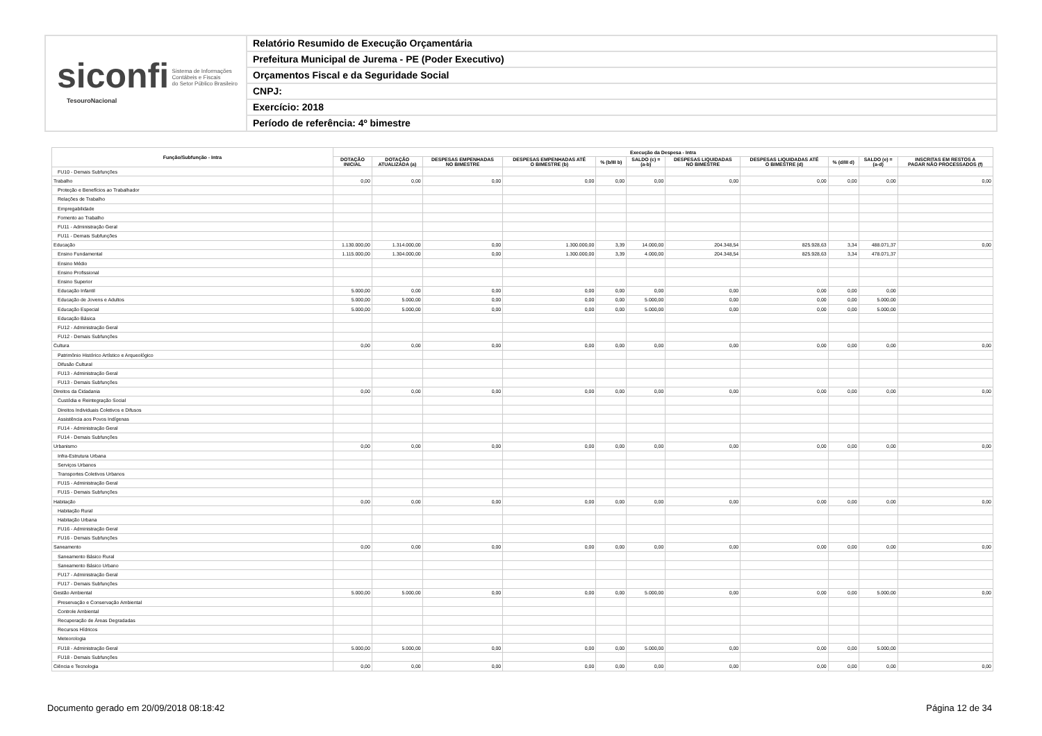siconfi Sistema de Informações
Contábeis e Fiscais
do Setor Público Brasileiro
TesouroNacional
Relatório Resumido de Execução Orçamentária
Prefeitura Municipal de Jurema - PE (Poder Executivo)
Orçamentos Fiscal e da Seguridade Social
CNPJ:
Exercício: 2018
Período de referência: 4º bimestre
| Função/Subfunção - Intra | Execução da Despesa - Intra | | | | | | | | | | |
| --- | --- | --- | --- | --- | --- | --- | --- | --- | --- | --- | --- |
| | DOTAÇÃO INICIAL | DOTAÇÃO ATUALIZADA (a) | DESPESAS EMPENHADAS NO BIMESTRE | DESPESAS EMPENHADAS ATÉ O BIMESTRE (b) | % (b/III b) | SALDO (c) = (a-b) | DESPESAS LIQUIDADAS NO BIMESTRE | DESPESAS LIQUIDADAS ATÉ O BIMESTRE (d) | % (d/III d) | SALDO (e) = (a-d) | INSCRITAS EM RESTOS A PAGAR NÃO PROCESSADOS (f) |
| FU10 - Demais Subfunções | | | | | | | | | | | |
| Trabalho | 0,00 | 0,00 | 0,00 | 0,00 | 0,00 | 0,00 | 0,00 | 0,00 | 0,00 | 0,00 | 0,00 |
| Proteção e Benefícios ao Trabalhador | | | | | | | | | | | |
| Relações de Trabalho | | | | | | | | | | | |
| Empregabilidade | | | | | | | | | | | |
| Fomento ao Trabalho | | | | | | | | | | | |
| FU11 - Administração Geral | | | | | | | | | | | |
| FU11 - Demais Subfunções | | | | | | | | | | | |
| Educação | 1.130.000,00 | 1.314.000,00 | 0,00 | 1.300.000,00 | 3,39 | 14.000,00 | 204.348,54 | 825.928,63 | 3,34 | 488.071,37 | 0,00 |
| Ensino Fundamental | 1.115.000,00 | 1.304.000,00 | 0,00 | 1.300.000,00 | 3,39 | 4.000,00 | 204.348,54 | 825.928,63 | 3,34 | 478.071,37 | |
| Ensino Médio | | | | | | | | | | | |
| Ensino Profissional | | | | | | | | | | | |
| Ensino Superior | | | | | | | | | | | |
| Educação Infantil | 5.000,00 | 0,00 | 0,00 | 0,00 | 0,00 | 0,00 | 0,00 | 0,00 | 0,00 | 0,00 | |
| Educação de Jovens e Adultos | 5.000,00 | 5.000,00 | 0,00 | 0,00 | 0,00 | 5.000,00 | 0,00 | 0,00 | 0,00 | 5.000,00 | |
| Educação Especial | 5.000,00 | 5.000,00 | 0,00 | 0,00 | 0,00 | 5.000,00 | 0,00 | 0,00 | 0,00 | 5.000,00 | |
| Educação Básica | | | | | | | | | | | |
| FU12 - Administração Geral | | | | | | | | | | | |
| FU12 - Demais Subfunções | | | | | | | | | | | |
| Cultura | 0,00 | 0,00 | 0,00 | 0,00 | 0,00 | 0,00 | 0,00 | 0,00 | 0,00 | 0,00 | 0,00 |
| Patrimônio Histórico Artístico e Arqueológico | | | | | | | | | | | |
| Difusão Cultural | | | | | | | | | | | |
| FU13 - Administração Geral | | | | | | | | | | | |
| FU13 - Demais Subfunções | | | | | | | | | | | |
| Direitos da Cidadania | 0,00 | 0,00 | 0,00 | 0,00 | 0,00 | 0,00 | 0,00 | 0,00 | 0,00 | 0,00 | 0,00 |
| Custódia e Reintegração Social | | | | | | | | | | | |
| Direitos Individuais Coletivos e Difusos | | | | | | | | | | | |
| Assistência aos Povos Indígenas | | | | | | | | | | | |
| FU14 - Administração Geral | | | | | | | | | | | |
| FU14 - Demais Subfunções | | | | | | | | | | | |
| Urbanismo | 0,00 | 0,00 | 0,00 | 0,00 | 0,00 | 0,00 | 0,00 | 0,00 | 0,00 | 0,00 | 0,00 |
| Infra-Estrutura Urbana | | | | | | | | | | | |
| Serviços Urbanos | | | | | | | | | | | |
| Transportes Coletivos Urbanos | | | | | | | | | | | |
| FU15 - Administração Geral | | | | | | | | | | | |
| FU15 - Demais Subfunções | | | | | | | | | | | |
| Habitação | 0,00 | 0,00 | 0,00 | 0,00 | 0,00 | 0,00 | 0,00 | 0,00 | 0,00 | 0,00 | 0,00 |
| Habitação Rural | | | | | | | | | | | |
| Habitação Urbana | | | | | | | | | | | |
| FU16 - Administração Geral | | | | | | | | | | | |
| FU16 - Demais Subfunções | | | | | | | | | | | |
| Saneamento | 0,00 | 0,00 | 0,00 | 0,00 | 0,00 | 0,00 | 0,00 | 0,00 | 0,00 | 0,00 | 0,00 |
| Saneamento Básico Rural | | | | | | | | | | | |
| Saneamento Básico Urbano | | | | | | | | | | | |
| FU17 - Administração Geral | | | | | | | | | | | |
| FU17 - Demais Subfunções | | | | | | | | | | | |
| Gestão Ambiental | 5.000,00 | 5.000,00 | 0,00 | 0,00 | 0,00 | 5.000,00 | 0,00 | 0,00 | 0,00 | 5.000,00 | 0,00 |
| Preservação e Conservação Ambiental | | | | | | | | | | | |
| Controle Ambiental | | | | | | | | | | | |
| Recuperação de Áreas Degradadas | | | | | | | | | | | |
| Recursos Hídricos | | | | | | | | | | | |
| Meteorologia | | | | | | | | | | | |
| FU18 - Administração Geral | 5.000,00 | 5.000,00 | 0,00 | 0,00 | 0,00 | 5.000,00 | 0,00 | 0,00 | 0,00 | 5.000,00 | |
| FU18 - Demais Subfunções | | | | | | | | | | | |
| Ciência e Tecnologia | 0,00 | 0,00 | 0,00 | 0,00 | 0,00 | 0,00 | 0,00 | 0,00 | 0,00 | 0,00 | 0,00 |
Documento gerado em 20/09/2018 08:18:42
Página 12 de 34